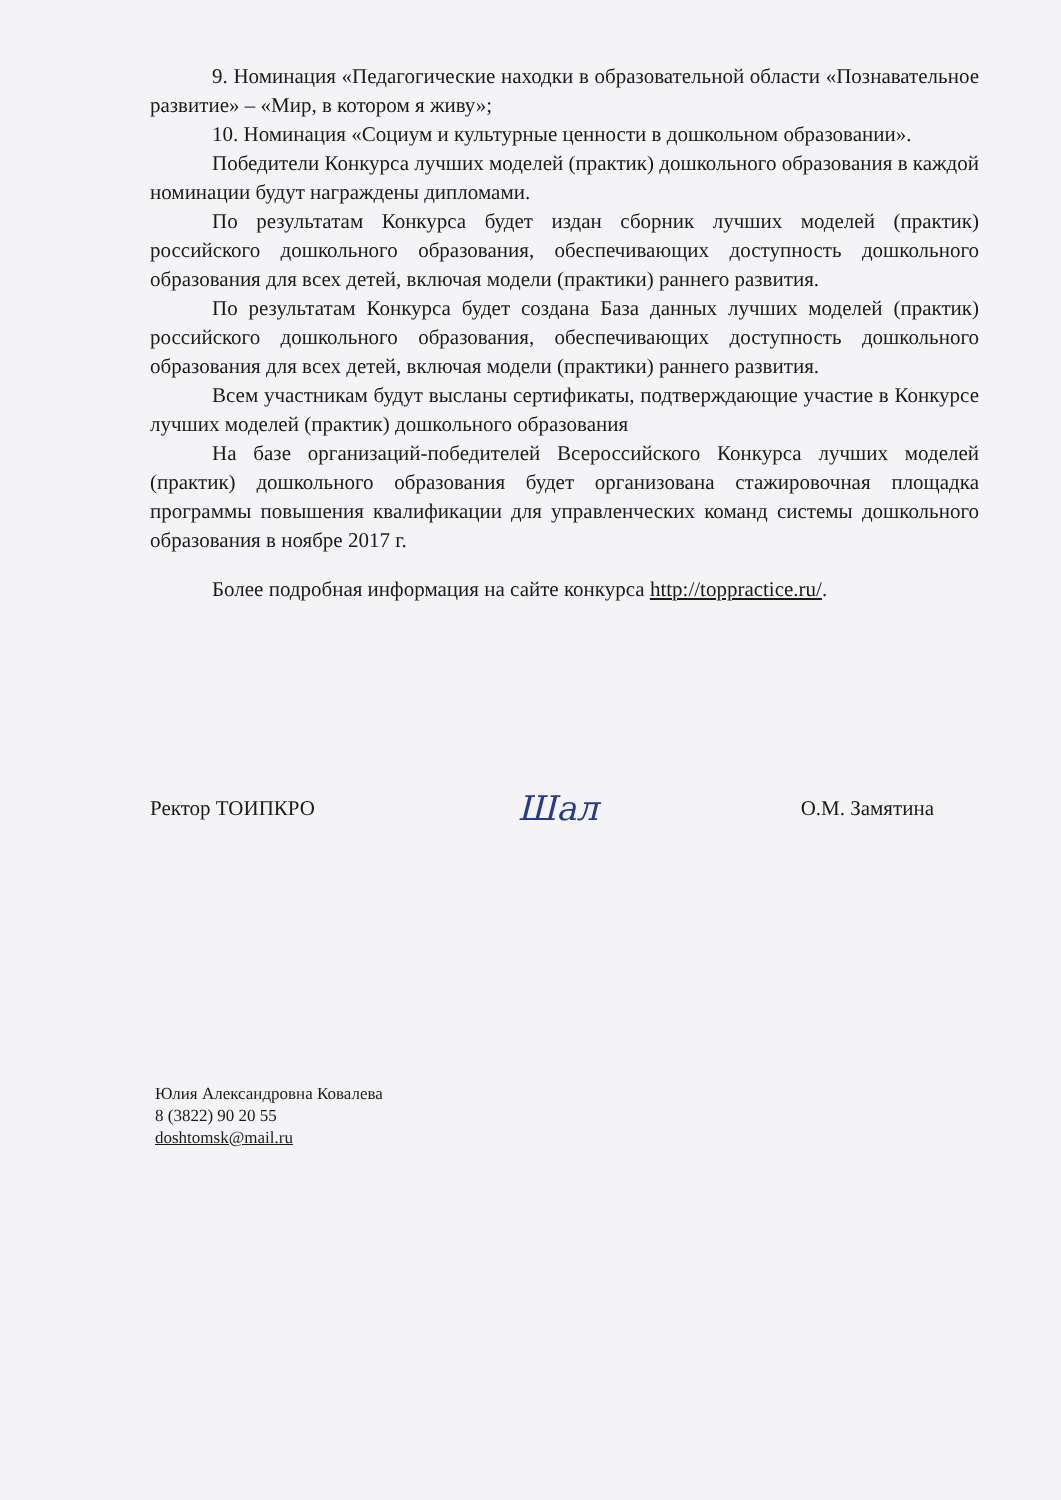9. Номинация «Педагогические находки в образовательной области «Познавательное развитие» – «Мир, в котором я живу»;
10. Номинация «Социум и культурные ценности в дошкольном образовании».
Победители Конкурса лучших моделей (практик) дошкольного образования в каждой номинации будут награждены дипломами.
По результатам Конкурса будет издан сборник лучших моделей (практик) российского дошкольного образования, обеспечивающих доступность дошкольного образования для всех детей, включая модели (практики) раннего развития.
По результатам Конкурса будет создана База данных лучших моделей (практик) российского дошкольного образования, обеспечивающих доступность дошкольного образования для всех детей, включая модели (практики) раннего развития.
Всем участникам будут высланы сертификаты, подтверждающие участие в Конкурсе лучших моделей (практик) дошкольного образования
На базе организаций-победителей Всероссийского Конкурса лучших моделей (практик) дошкольного образования будет организована стажировочная площадка программы повышения квалификации для управленческих команд системы дошкольного образования в ноябре 2017 г.
Более подробная информация на сайте конкурса http://toppractice.ru/.
Ректор ТОИПКРО Шал О.М. Замятина
Юлия Александровна Ковалева
8 (3822) 90 20 55
doshtomsk@mail.ru